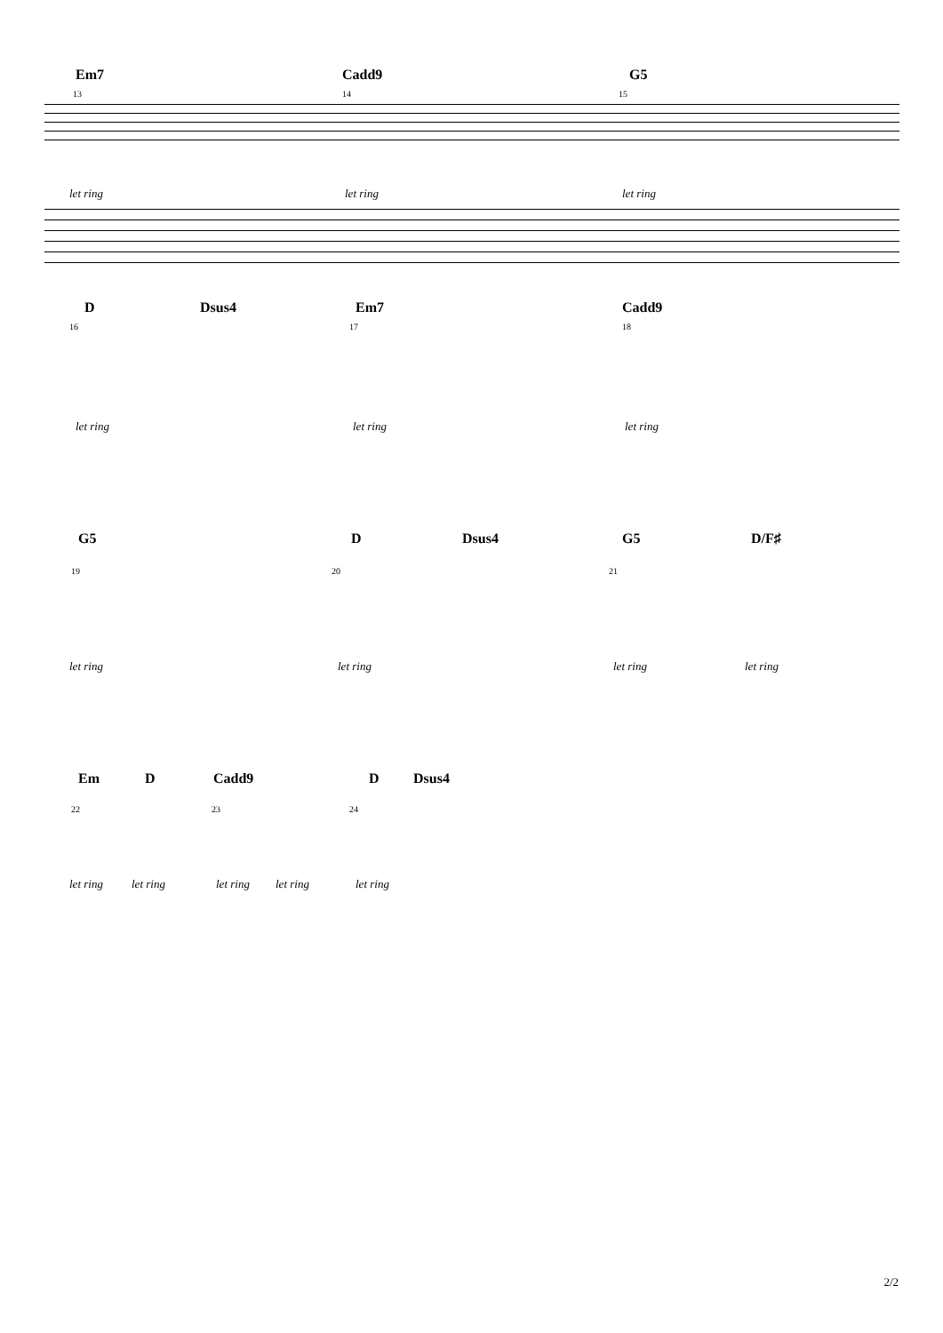Em7 Cadd9 G5
13 14 15
let ring let ring let ring
D Dsus4 Em7 Cadd9
16 17 18
let ring let ring let ring
G5 D Dsus4 G5 D/F♯
19 20 21
let ring let ring let ring let ring
Em D Cadd9 D Dsus4
22 23 24
let ring let ring let ring let ring let ring
2/2